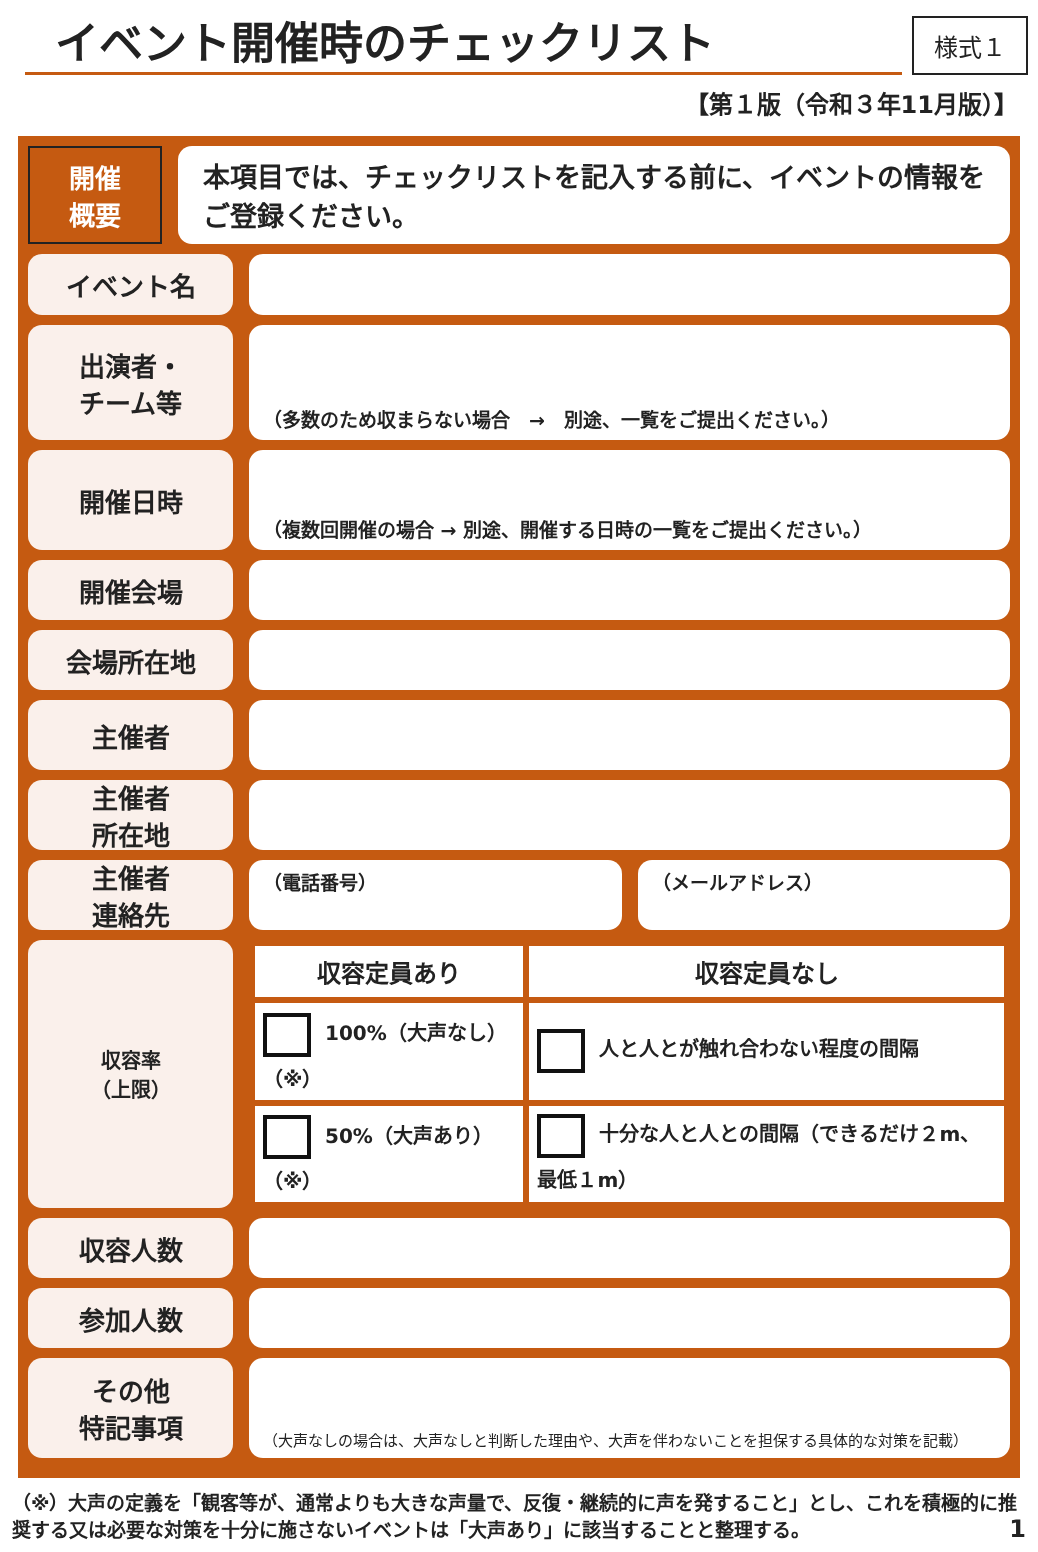イベント開催時のチェックリスト
様式１
【第１版（令和３年11月版）】
開催
概要
本項目では、チェックリストを記入する前に、イベントの情報をご登録ください。
イベント名
出演者・
チーム等
（多数のため収まらない場合　→　別途、一覧をご提出ください。）
開催日時
（複数回開催の場合 → 別途、開催する日時の一覧をご提出ください。）
開催会場
会場所在地
主催者
主催者
所在地
主催者
連絡先
（電話番号） （メールアドレス）
収容率
（上限）
| 収容定員あり | 収容定員なし |
| --- | --- |
| 100%（大声なし）（※） | 人と人とが触れ合わない程度の間隔 |
| 50%（大声あり）（※） | 十分な人と人との間隔（できるだけ２m、最低１m） |
収容人数
参加人数
その他
特記事項
（大声なしの場合は、大声なしと判断した理由や、大声を伴わないことを担保する具体的な対策を記載）
（※）大声の定義を「観客等が、通常よりも大きな声量で、反復・継続的に声を発すること」とし、これを積極的に推奨する又は必要な対策を十分に施さないイベントは「大声あり」に該当することと整理する。 1